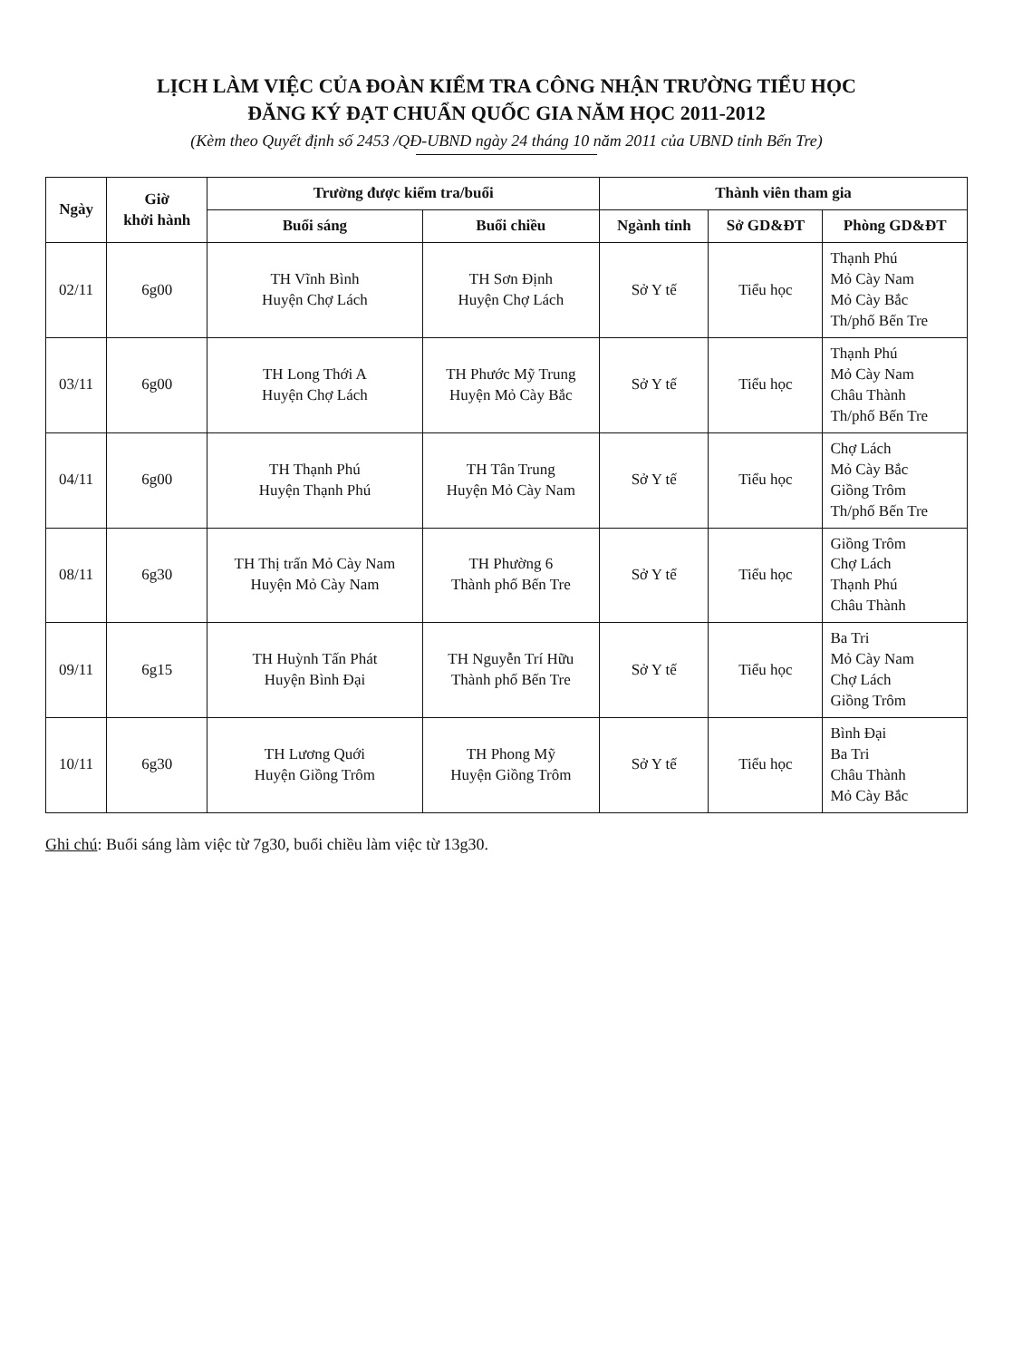LỊCH LÀM VIỆC CỦA ĐOÀN KIỂM TRA CÔNG NHẬN TRƯỜNG TIỂU HỌC
ĐĂNG KÝ ĐẠT CHUẨN QUỐC GIA NĂM HỌC 2011-2012
(Kèm theo Quyết định số 2453 /QĐ-UBND ngày 24 tháng 10 năm 2011 của UBND tỉnh Bến Tre)
| Ngày | Giờ khởi hành | Trường được kiểm tra/buổi | | Thành viên tham gia | | |
| --- | --- | --- | --- | --- | --- | --- |
| | | Buổi sáng | Buổi chiều | Ngành tỉnh | Sở GD&ĐT | Phòng GD&ĐT |
| 02/11 | 6g00 | TH Vĩnh Bình Huyện Chợ Lách | TH Sơn Định Huyện Chợ Lách | Sở Y tế | Tiểu học | Thạnh Phú Mỏ Cày Nam Mỏ Cày Bắc Th/phố Bến Tre |
| 03/11 | 6g00 | TH Long Thới A Huyện Chợ Lách | TH Phước Mỹ Trung Huyện Mỏ Cày Bắc | Sở Y tế | Tiểu học | Thạnh Phú Mỏ Cày Nam Châu Thành Th/phố Bến Tre |
| 04/11 | 6g00 | TH Thạnh Phú Huyện Thạnh Phú | TH Tân Trung Huyện Mỏ Cày Nam | Sở Y tế | Tiểu học | Chợ Lách Mỏ Cày Bắc Giồng Trôm Th/phố Bến Tre |
| 08/11 | 6g30 | TH Thị trấn Mỏ Cày Nam Huyện Mỏ Cày Nam | TH Phường 6 Thành phố Bến Tre | Sở Y tế | Tiểu học | Giồng Trôm Chợ Lách Thạnh Phú Châu Thành |
| 09/11 | 6g15 | TH Huỳnh Tấn Phát Huyện Bình Đại | TH Nguyễn Trí Hữu Thành phố Bến Tre | Sở Y tế | Tiểu học | Ba Tri Mỏ Cày Nam Chợ Lách Giồng Trôm |
| 10/11 | 6g30 | TH Lương Quới Huyện Giồng Trôm | TH Phong Mỹ Huyện Giồng Trôm | Sở Y tế | Tiểu học | Bình Đại Ba Tri Châu Thành Mỏ Cày Bắc |
Ghi chú: Buổi sáng làm việc từ 7g30, buổi chiều làm việc từ 13g30.